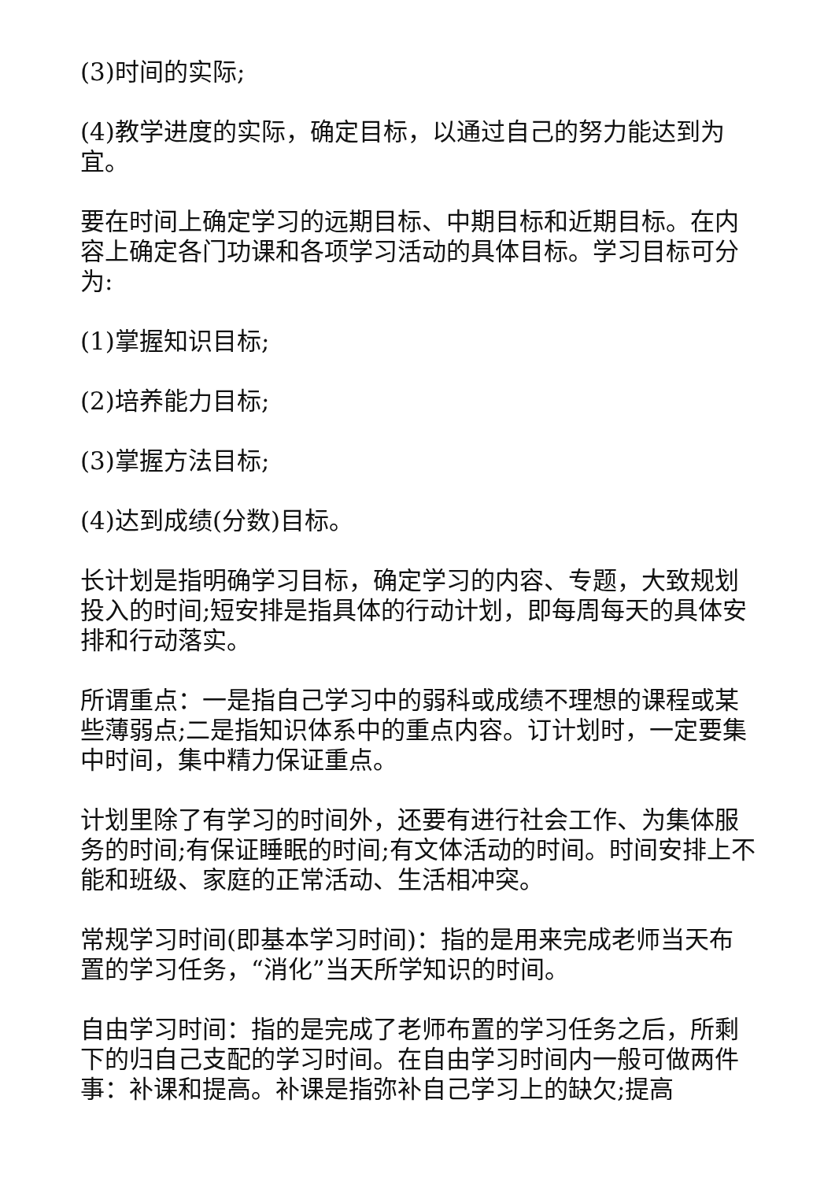(3)时间的实际;
(4)教学进度的实际，确定目标，以通过自己的努力能达到为宜。
要在时间上确定学习的远期目标、中期目标和近期目标。在内容上确定各门功课和各项学习活动的具体目标。学习目标可分为:
(1)掌握知识目标;
(2)培养能力目标;
(3)掌握方法目标;
(4)达到成绩(分数)目标。
长计划是指明确学习目标，确定学习的内容、专题，大致规划投入的时间;短安排是指具体的行动计划，即每周每天的具体安排和行动落实。
所谓重点：一是指自己学习中的弱科或成绩不理想的课程或某些薄弱点;二是指知识体系中的重点内容。订计划时，一定要集中时间，集中精力保证重点。
计划里除了有学习的时间外，还要有进行社会工作、为集体服务的时间;有保证睡眠的时间;有文体活动的时间。时间安排上不能和班级、家庭的正常活动、生活相冲突。
常规学习时间(即基本学习时间)：指的是用来完成老师当天布置的学习任务，“消化”当天所学知识的时间。
自由学习时间：指的是完成了老师布置的学习任务之后，所剩下的归自己支配的学习时间。在自由学习时间内一般可做两件事：补课和提高。补课是指弥补自己学习上的缺欠;提高